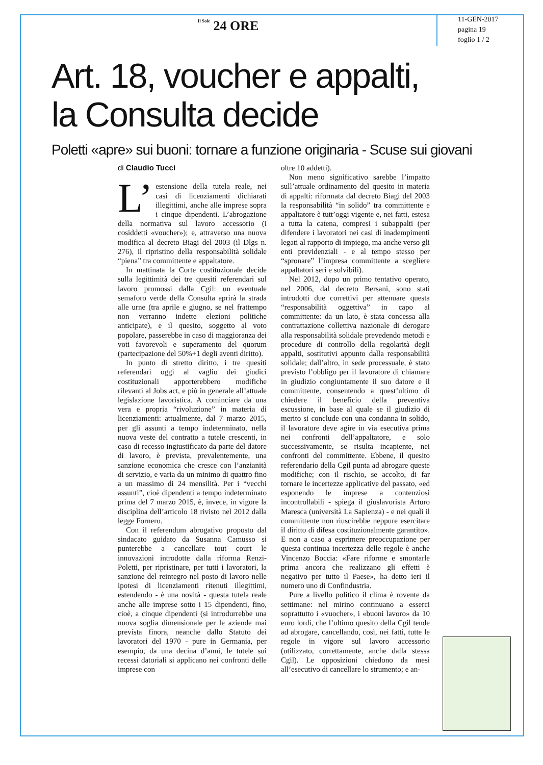Il Sole 24 ORE
11-GEN-2017
pagina 19
foglio 1 / 2
Art. 18, voucher e appalti,
la Consulta decide
Poletti «apre» sui buoni: tornare a funzione originaria - Scuse sui giovani
di Claudio Tucci
L’ estensione della tutela reale, nei casi di licenziamenti dichiarati illegittimi, anche alle imprese sopra i cinque dipendenti. L’abrogazione della normativa sul lavoro accessorio (i cosiddetti «voucher»); e, attraverso una nuova modifica al decreto Biagi del 2003 (il Dlgs n. 276), il ripristino della responsabilità solidale “piena” tra committente e appaltatore.
In mattinata la Corte costituzionale decide sulla legittimità dei tre quesiti referendari sul lavoro promossi dalla Cgil: un eventuale semaforo verde della Consulta aprirà la strada alle urne (tra aprile e giugno, se nel frattempo non verranno indette elezioni politiche anticipate), e il quesito, soggetto al voto popolare, passerebbe in caso di maggioranza dei voti favorevoli e superamento del quorum (partecipazione del 50%+1 degli aventi diritto).
In punto di stretto diritto, i tre quesiti referendari oggi al vaglio dei giudici costituzionali apporterebbero modifiche rilevanti al Jobs act, e più in generale all’attuale legislazione lavoristica. A cominciare da una vera e propria “rivoluzione” in materia di licenziamenti: attualmente, dal 7 marzo 2015, per gli assunti a tempo indeterminato, nella nuova veste del contratto a tutele crescenti, in caso di recesso ingiustificato da parte del datore di lavoro, è prevista, prevalentemente, una sanzione economica che cresce con l’anzianità di servizio, e varia da un minimo di quattro fino a un massimo di 24 mensilità. Per i “vecchi assunti”, cioè dipendenti a tempo indeterminato prima del 7 marzo 2015, è, invece, in vigore la disciplina dell’articolo 18 rivisto nel 2012 dalla legge Fornero.
Con il referendum abrogativo proposto dal sindacato guidato da Susanna Camusso si punterebbe a cancellare tout court le innovazioni introdotte dalla riforma Renzi-Poletti, per ripristinare, per tutti i lavoratori, la sanzione del reintegro nel posto di lavoro nelle ipotesi di licenziamenti ritenuti illegittimi, estendendo - è una novità - questa tutela reale anche alle imprese sotto i 15 dipendenti, fino, cioè, a cinque dipendenti (si introdurrebbe una nuova soglia dimensionale per le aziende mai prevista finora, neanche dallo Statuto dei lavoratori del 1970 - pure in Germania, per esempio, da una decina d’anni, le tutele sui recessi datoriali si applicano nei confronti delle imprese con
oltre 10 addetti).
Non meno significativo sarebbe l’impatto sull’attuale ordinamento del quesito in materia di appalti: riformata dal decreto Biagi del 2003 la responsabilità “in solido” tra committente e appaltatore è tutt’oggi vigente e, nei fatti, estesa a tutta la catena, compresi i subappalti (per difendere i lavoratori nei casi di inadempimenti legati al rapporto di impiego, ma anche verso gli enti previdenziali - e al tempo stesso per “spronare” l’impresa committente a scegliere appaltatori seri e solvibili).
Nel 2012, dopo un primo tentativo operato, nel 2006, dal decreto Bersani, sono stati introdotti due correttivi per attenuare questa “responsabilità oggettiva” in capo al committente: da un lato, è stata concessa alla contrattazione collettiva nazionale di derogare alla responsabilità solidale prevedendo metodi e procedure di controllo della regolarità degli appalti, sostitutivi appunto dalla responsabilità solidale; dall’altro, in sede processuale, è stato previsto l’obbligo per il lavoratore di chiamare in giudizio congiuntamente il suo datore e il committente, consentendo a quest’ultimo di chiedere il beneficio della preventiva escussione, in base al quale se il giudizio di merito si conclude con una condanna in solido, il lavoratore deve agire in via esecutiva prima nei confronti dell’appaltatore, e solo successivamente, se risulta incapiente, nei confronti del committente. Ebbene, il quesito referendario della Cgil punta ad abrogare queste modifiche; con il rischio, se accolto, di far tornare le incertezze applicative del passato, «ed esponendo le imprese a contenziosi incontrollabili - spiega il giuslavorista Arturo Maresca (università La Sapienza) - e nei quali il committente non riuscirebbe neppure esercitare il diritto di difesa costituzionalmente garantito». E non a caso a esprimere preoccupazione per questa continua incertezza delle regole è anche Vincenzo Boccia: «Fare riforme e smontarle prima ancora che realizzano gli effetti è negativo per tutto il Paese», ha detto ieri il numero uno di Confindustria.
Pure a livello politico il clima è rovente da settimane: nel mirino continuano a esserci soprattutto i «vuocher», i «buoni lavoro» da 10 euro lordi, che l’ultimo quesito della Cgil tende ad abrogare, cancellando, così, nei fatti, tutte le regole in vigore sul lavoro accessorio (utilizzato, correttamente, anche dalla stessa Cgil). Le opposizioni chiedono da mesi all’esecutivo di cancellare lo strumento; e an-